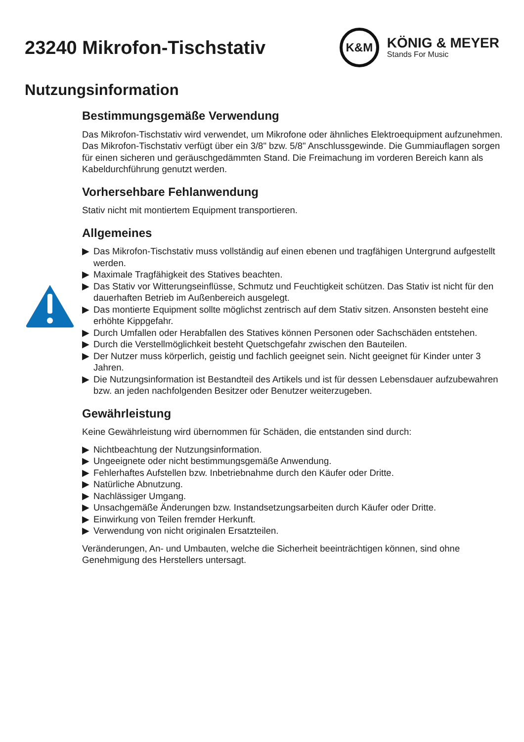23240 Mikrofon-Tischstativ
K&M
KÖNIG & MEYER
Stands For Music
Nutzungsinformation
Bestimmungsgemäße Verwendung
Das Mikrofon-Tischstativ wird verwendet, um Mikrofone oder ähnliches Elektroequipment auf­zunehmen. Das Mikrofon-Tischstativ verfügt über ein 3/8" bzw. 5/8" Anschlussgewinde. Die Gum­miauflagen sorgen für einen sicheren und geräuschgedämmten Stand. Die Freimachung im vorderen Bereich kann als Kabeldurchführung genutzt werden.
Vorhersehbare Fehlanwendung
Stativ nicht mit montiertem Equipment transportieren.
Allgemeines
▶ Das Mikrofon-Tischstativ muss vollständig auf einen ebenen und tragfähigen Untergrund auf­gestellt werden.
▶ Maximale Tragfähigkeit des Statives beachten.
▶ Das Stativ vor Witterungseinflüsse, Schmutz und Feuchtigkeit schützen. Das Stativ ist nicht für den dauerhaften Betrieb im Außenbereich ausgelegt.
▶ Das montierte Equipment sollte möglichst zentrisch auf dem Stativ sitzen. Ansonsten besteht eine erhöhte Kippgefahr.
▶ Durch Umfallen oder Herabfallen des Statives können Personen oder Sachschäden entstehen.
▶ Durch die Verstellmöglichkeit besteht Quetschgefahr zwischen den Bauteilen.
▶ Der Nutzer muss körperlich, geistig und fachlich geeignet sein. Nicht geeignet für Kinder unter 3 Jahren.
▶ Die Nutzungsinformation ist Bestandteil des Artikels und ist für dessen Lebensdauer aufzube­wahren bzw. an jeden nachfolgenden Besitzer oder Benutzer weiterzugeben.
Gewährleistung
Keine Gewährleistung wird übernommen für Schäden, die entstanden sind durch:
▶ Nichtbeachtung der Nutzungsinformation.
▶ Ungeeignete oder nicht bestimmungsgemäße Anwendung.
▶ Fehlerhaftes Aufstellen bzw. Inbetriebnahme durch den Käufer oder Dritte.
▶ Natürliche Abnutzung.
▶ Nachlässiger Umgang.
▶ Unsachgemäße Änderungen bzw. Instandsetzungsarbeiten durch Käufer oder Dritte.
▶ Einwirkung von Teilen fremder Herkunft.
▶ Verwendung von nicht originalen Ersatzteilen.
Veränderungen, An- und Umbauten, welche die Sicherheit beeinträchtigen können, sind ohne Genehmigung des Herstellers untersagt.